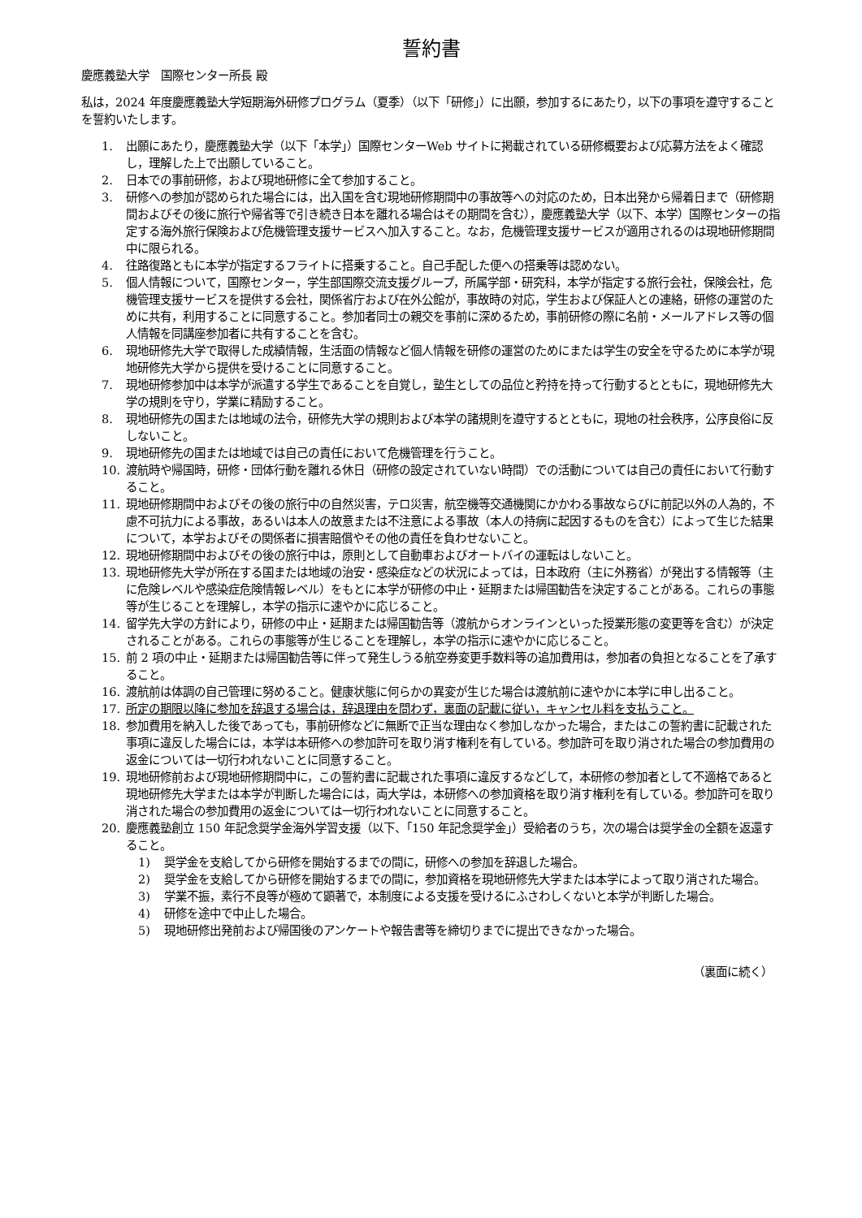誓約書
慶應義塾大学　国際センター所長 殿
私は，2024 年度慶應義塾大学短期海外研修プログラム（夏季）（以下「研修」）に出願，参加するにあたり，以下の事項を遵守することを誓約いたします。
1. 出願にあたり，慶應義塾大学（以下「本学」）国際センターWeb サイトに掲載されている研修概要および応募方法をよく確認し，理解した上で出願していること。
2. 日本での事前研修，および現地研修に全て参加すること。
3. 研修への参加が認められた場合には，出入国を含む現地研修期間中の事故等への対応のため，日本出発から帰着日まで（研修期間およびその後に旅行や帰省等で引き続き日本を離れる場合はその期間を含む），慶應義塾大学（以下、本学）国際センターの指定する海外旅行保険および危機管理支援サービスへ加入すること。なお，危機管理支援サービスが適用されるのは現地研修期間中に限られる。
4. 往路復路ともに本学が指定するフライトに搭乗すること。自己手配した便への搭乗等は認めない。
5. 個人情報について，国際センター，学生部国際交流支援グループ，所属学部・研究科，本学が指定する旅行会社，保険会社，危機管理支援サービスを提供する会社，関係省庁および在外公館が，事故時の対応，学生および保証人との連絡，研修の運営のために共有，利用することに同意すること。参加者同士の親交を事前に深めるため，事前研修の際に名前・メールアドレス等の個人情報を同講座参加者に共有することを含む。
6. 現地研修先大学で取得した成績情報，生活面の情報など個人情報を研修の運営のためにまたは学生の安全を守るために本学が現地研修先大学から提供を受けることに同意すること。
7. 現地研修参加中は本学が派遣する学生であることを自覚し，塾生としての品位と矜持を持って行動するとともに，現地研修先大学の規則を守り，学業に精励すること。
8. 現地研修先の国または地域の法令，研修先大学の規則および本学の諸規則を遵守するとともに，現地の社会秩序，公序良俗に反しないこと。
9. 現地研修先の国または地域では自己の責任において危機管理を行うこと。
10. 渡航時や帰国時，研修・団体行動を離れる休日（研修の設定されていない時間）での活動については自己の責任において行動すること。
11. 現地研修期間中およびその後の旅行中の自然災害，テロ災害，航空機等交通機関にかかわる事故ならびに前記以外の人為的，不慮不可抗力による事故，あるいは本人の故意または不注意による事故（本人の持病に起因するものを含む）によって生じた結果について，本学およびその関係者に損害賠償やその他の責任を負わせないこと。
12. 現地研修期間中およびその後の旅行中は，原則として自動車およびオートバイの運転はしないこと。
13. 現地研修先大学が所在する国または地域の治安・感染症などの状況によっては，日本政府（主に外務省）が発出する情報等（主に危険レベルや感染症危険情報レベル）をもとに本学が研修の中止・延期または帰国勧告を決定することがある。これらの事態等が生じることを理解し，本学の指示に速やかに応じること。
14. 留学先大学の方針により，研修の中止・延期または帰国勧告等（渡航からオンラインといった授業形態の変更等を含む）が決定されることがある。これらの事態等が生じることを理解し，本学の指示に速やかに応じること。
15. 前 2 項の中止・延期または帰国勧告等に伴って発生しうる航空券変更手数料等の追加費用は，参加者の負担となることを了承すること。
16. 渡航前は体調の自己管理に努めること。健康状態に何らかの異変が生じた場合は渡航前に速やかに本学に申し出ること。
17. 所定の期限以降に参加を辞退する場合は，辞退理由を問わず，裏面の記載に従い，キャンセル料を支払うこと。
18. 参加費用を納入した後であっても，事前研修などに無断で正当な理由なく参加しなかった場合，またはこの誓約書に記載された事項に違反した場合には，本学は本研修への参加許可を取り消す権利を有している。参加許可を取り消された場合の参加費用の返金については一切行われないことに同意すること。
19. 現地研修前および現地研修期間中に，この誓約書に記載された事項に違反するなどして，本研修の参加者として不適格であると現地研修先大学または本学が判断した場合には，両大学は，本研修への参加資格を取り消す権利を有している。参加許可を取り消された場合の参加費用の返金については一切行われないことに同意すること。
20. 慶應義塾創立 150 年記念奨学金海外学習支援（以下、「150 年記念奨学金」）受給者のうち，次の場合は奨学金の全額を返還すること。
1) 奨学金を支給してから研修を開始するまでの間に，研修への参加を辞退した場合。
2) 奨学金を支給してから研修を開始するまでの間に，参加資格を現地研修先大学または本学によって取り消された場合。
3) 学業不振，素行不良等が極めて顕著で，本制度による支援を受けるにふさわしくないと本学が判断した場合。
4) 研修を途中で中止した場合。
5) 現地研修出発前および帰国後のアンケートや報告書等を締切りまでに提出できなかった場合。
（裏面に続く）